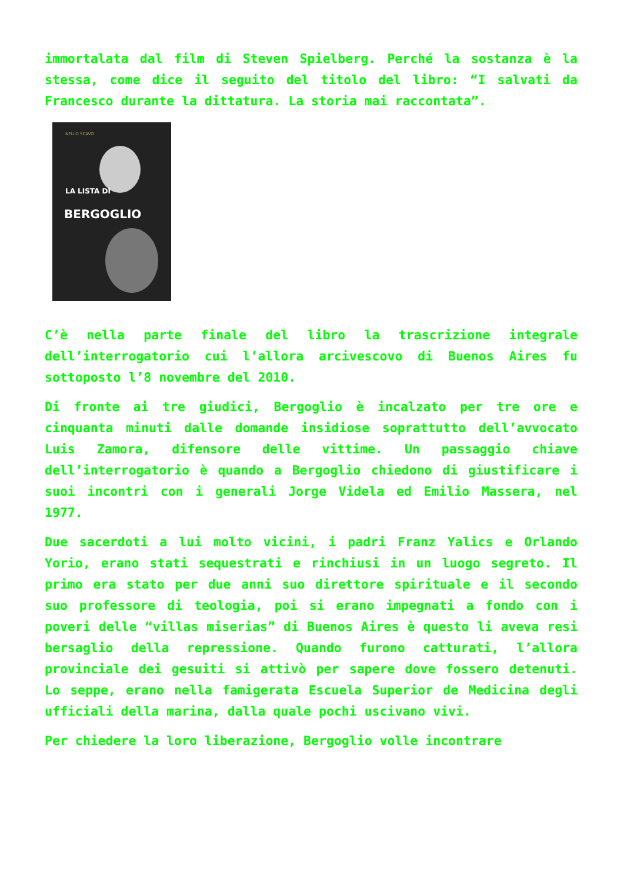immortalata dal film di Steven Spielberg. Perché la sostanza è la stessa, come dice il seguito del titolo del libro: “I salvati da Francesco durante la dittatura. La storia mai raccontata”.
NELLO SCAVO
LA LISTA DI
BERGOGLIO
C’è nella parte finale del libro la trascrizione integrale dell’interrogatorio cui l’allora arcivescovo di Buenos Aires fu sottoposto l’8 novembre del 2010.
Di fronte ai tre giudici, Bergoglio è incalzato per tre ore e cinquanta minuti dalle domande insidiose soprattutto dell’avvocato Luis Zamora, difensore delle vittime. Un passaggio chiave dell’interrogatorio è quando a Bergoglio chiedono di giustificare i suoi incontri con i generali Jorge Videla ed Emilio Massera, nel 1977.
Due sacerdoti a lui molto vicini, i padri Franz Yalics e Orlando Yorio, erano stati sequestrati e rinchiusi in un luogo segreto. Il primo era stato per due anni suo direttore spirituale e il secondo suo professore di teologia, poi si erano impegnati a fondo con i poveri delle “villas miserias” di Buenos Aires è questo li aveva resi bersaglio della repressione. Quando furono catturati, l’allora provinciale dei gesuiti si attivò per sapere dove fossero detenuti. Lo seppe, erano nella famigerata Escuela Superior de Medicina degli ufficiali della marina, dalla quale pochi uscivano vivi.
Per chiedere la loro liberazione, Bergoglio volle incontrare